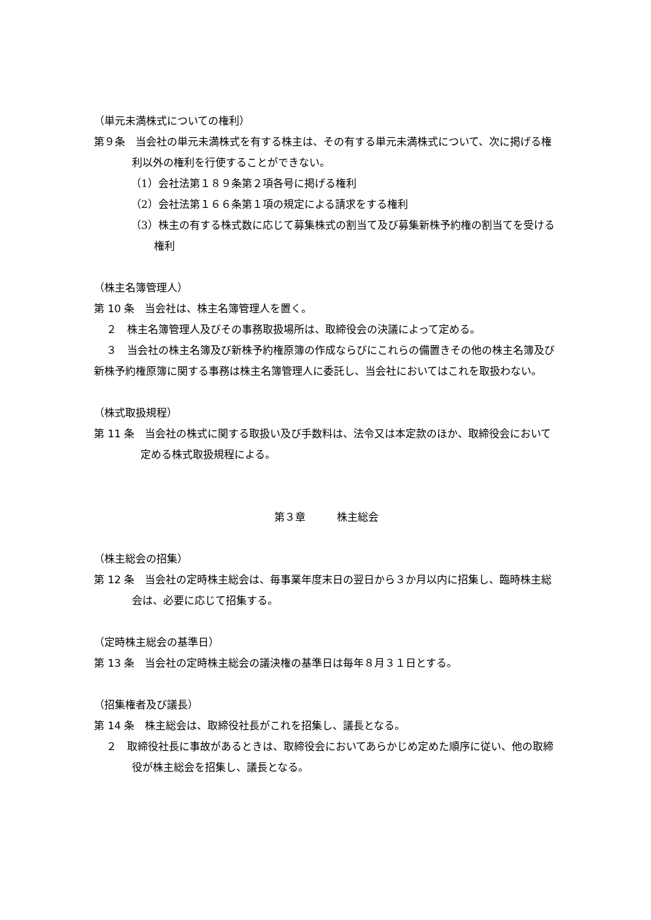（単元未満株式についての権利）
第９条　当会社の単元未満株式を有する株主は、その有する単元未満株式について、次に掲げる権利以外の権利を行使することができない。
（1）会社法第１８９条第２項各号に掲げる権利
（2）会社法第１６６条第１項の規定による請求をする権利
（3）株主の有する株式数に応じて募集株式の割当て及び募集新株予約権の割当てを受ける権利
（株主名簿管理人）
第 10 条　当会社は、株主名簿管理人を置く。
２　株主名簿管理人及びその事務取扱場所は、取締役会の決議によって定める。
３　当会社の株主名簿及び新株予約権原簿の作成ならびにこれらの備置きその他の株主名簿及び新株予約権原簿に関する事務は株主名簿管理人に委託し、当会社においてはこれを取扱わない。
（株式取扱規程）
第 11 条　当会社の株式に関する取扱い及び手数料は、法令又は本定款のほか、取締役会において定める株式取扱規程による。
第３章　　　株主総会
（株主総会の招集）
第 12 条　当会社の定時株主総会は、毎事業年度末日の翌日から３か月以内に招集し、臨時株主総会は、必要に応じて招集する。
（定時株主総会の基準日）
第 13 条　当会社の定時株主総会の議決権の基準日は毎年８月３１日とする。
（招集権者及び議長）
第 14 条　株主総会は、取締役社長がこれを招集し、議長となる。
２　取締役社長に事故があるときは、取締役会においてあらかじめ定めた順序に従い、他の取締役が株主総会を招集し、議長となる。